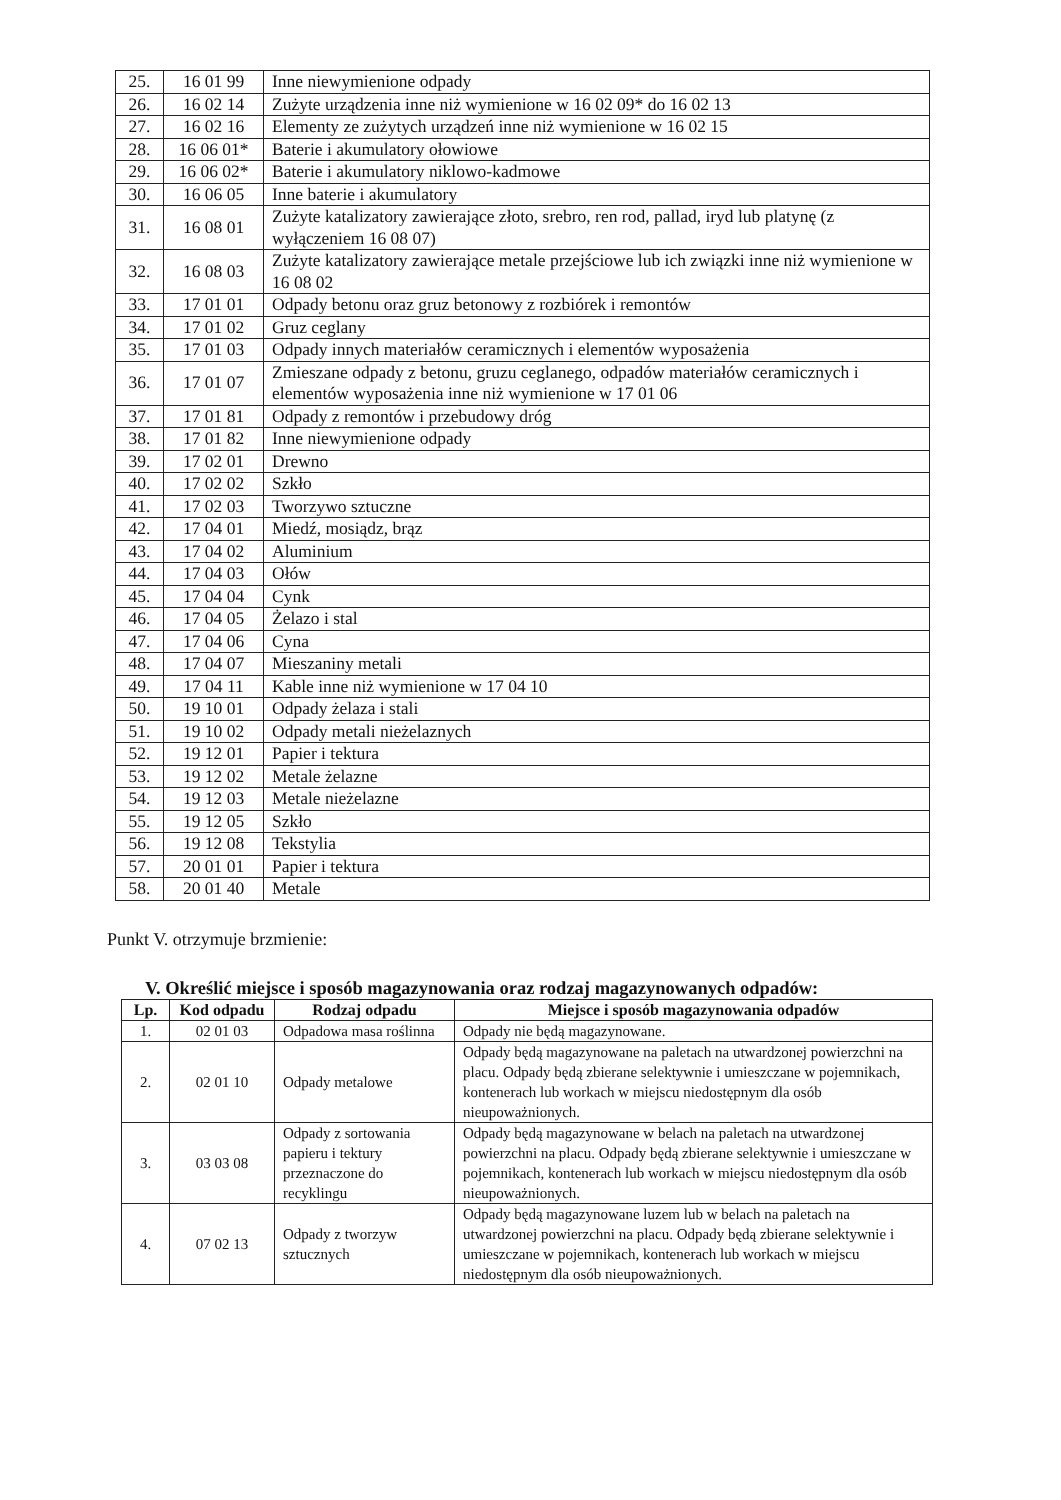| 25. | 16 01 99 | Inne niewymienione odpady |
| 26. | 16 02 14 | Zużyte urządzenia inne niż wymienione w 16 02 09* do 16 02 13 |
| 27. | 16 02 16 | Elementy ze zużytych urządzeń inne niż wymienione w 16 02 15 |
| 28. | 16 06 01* | Baterie i akumulatory ołowiowe |
| 29. | 16 06 02* | Baterie i akumulatory niklowo-kadmowe |
| 30. | 16 06 05 | Inne baterie i akumulatory |
| 31. | 16 08 01 | Zużyte katalizatory zawierające złoto, srebro, ren rod, pallad, iryd lub platynę (z wyłączeniem 16 08 07) |
| 32. | 16 08 03 | Zużyte katalizatory zawierające metale przejściowe lub ich związki inne niż wymienione w 16 08 02 |
| 33. | 17 01 01 | Odpady betonu oraz gruz betonowy z rozbiórek i remontów |
| 34. | 17 01 02 | Gruz ceglany |
| 35. | 17 01 03 | Odpady innych materiałów ceramicznych i elementów wyposażenia |
| 36. | 17 01 07 | Zmieszane odpady z betonu, gruzu ceglanego, odpadów materiałów ceramicznych i elementów wyposażenia inne niż wymienione w 17 01 06 |
| 37. | 17 01 81 | Odpady z remontów i przebudowy dróg |
| 38. | 17 01 82 | Inne niewymienione odpady |
| 39. | 17 02 01 | Drewno |
| 40. | 17 02 02 | Szkło |
| 41. | 17 02 03 | Tworzywo sztuczne |
| 42. | 17 04 01 | Miedź, mosiądz, brąz |
| 43. | 17 04 02 | Aluminium |
| 44. | 17 04 03 | Ołów |
| 45. | 17 04 04 | Cynk |
| 46. | 17 04 05 | Żelazo i stal |
| 47. | 17 04 06 | Cyna |
| 48. | 17 04 07 | Mieszaniny metali |
| 49. | 17 04 11 | Kable inne niż wymienione w 17 04 10 |
| 50. | 19 10 01 | Odpady żelaza i stali |
| 51. | 19 10 02 | Odpady metali nieżelaznych |
| 52. | 19 12 01 | Papier i tektura |
| 53. | 19 12 02 | Metale żelazne |
| 54. | 19 12 03 | Metale nieżelazne |
| 55. | 19 12 05 | Szkło |
| 56. | 19 12 08 | Tekstylia |
| 57. | 20 01 01 | Papier i tektura |
| 58. | 20 01 40 | Metale |
Punkt V. otrzymuje brzmienie:
V. Określić miejsce i sposób magazynowania oraz rodzaj magazynowanych odpadów:
| Lp. | Kod odpadu | Rodzaj odpadu | Miejsce i sposób magazynowania odpadów |
| --- | --- | --- | --- |
| 1. | 02 01 03 | Odpadowa masa roślinna | Odpady nie będą magazynowane. |
| 2. | 02 01 10 | Odpady metalowe | Odpady będą magazynowane na paletach na utwardzonej powierzchni na placu. Odpady będą zbierane selektywnie i umieszczane w pojemnikach, kontenerach lub workach w miejscu niedostępnym dla osób nieupoważnionych. |
| 3. | 03 03 08 | Odpady z sortowania papieru i tektury przeznaczone do recyklingu | Odpady będą magazynowane w belach na paletach na utwardzonej powierzchni na placu. Odpady będą zbierane selektywnie i umieszczane w pojemnikach, kontenerach lub workach w miejscu niedostępnym dla osób nieupoważnionych. |
| 4. | 07 02 13 | Odpady z tworzyw sztucznych | Odpady będą magazynowane luzem lub w belach na paletach na utwardzonej powierzchni na placu. Odpady będą zbierane selektywnie i umieszczane w pojemnikach, kontenerach lub workach w miejscu niedostępnym dla osób nieupoważnionych. |